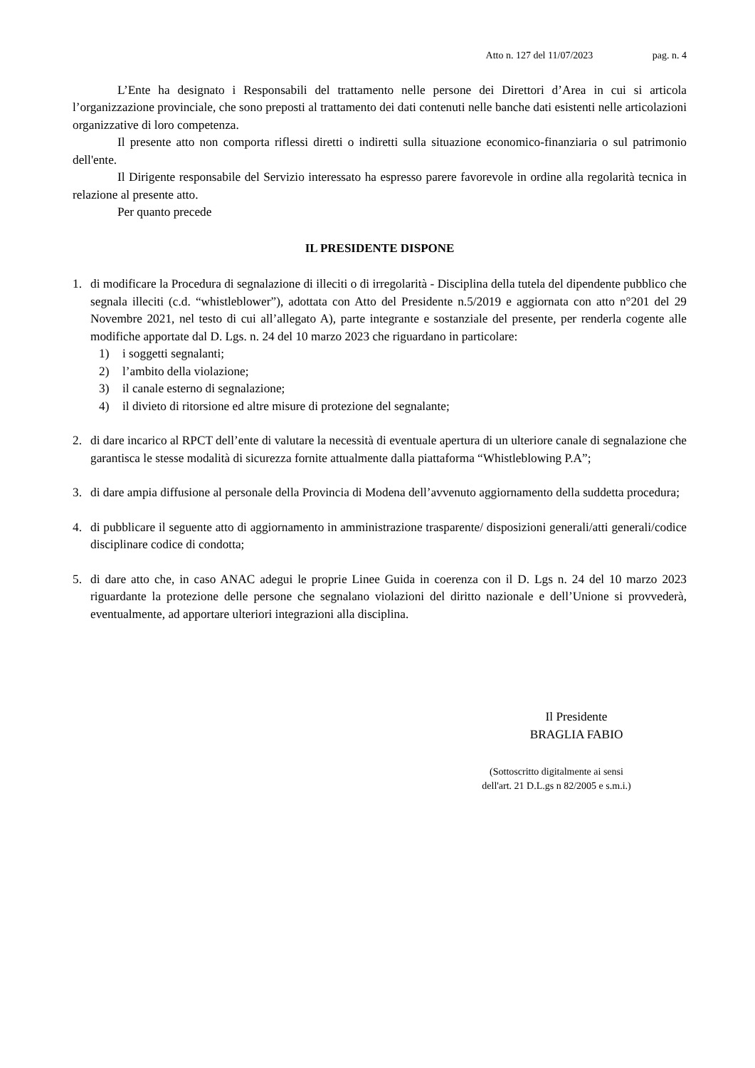Atto n. 127 del 11/07/2023 pag. n. 4
L’Ente ha designato i Responsabili del trattamento nelle persone dei Direttori d’Area in cui si articola l’organizzazione provinciale, che sono preposti al trattamento dei dati contenuti nelle banche dati esistenti nelle articolazioni organizzative di loro competenza.
Il presente atto non comporta riflessi diretti o indiretti sulla situazione economico-finanziaria o sul patrimonio dell'ente.
Il Dirigente responsabile del Servizio interessato ha espresso parere favorevole in ordine alla regolarità tecnica in relazione al presente atto.
Per quanto precede
IL PRESIDENTE DISPONE
1. di modificare la Procedura di segnalazione di illeciti o di irregolarità - Disciplina della tutela del dipendente pubblico che segnala illeciti (c.d. “whistleblower”), adottata con Atto del Presidente n.5/2019 e aggiornata con atto n°201 del 29 Novembre 2021, nel testo di cui all’allegato A), parte integrante e sostanziale del presente, per renderla cogente alle modifiche apportate dal D. Lgs. n. 24 del 10 marzo 2023 che riguardano in particolare:
1) i soggetti segnalanti;
2) l’ambito della violazione;
3) il canale esterno di segnalazione;
4) il divieto di ritorsione ed altre misure di protezione del segnalante;
2. di dare incarico al RPCT dell’ente di valutare la necessità di eventuale apertura di un ulteriore canale di segnalazione che garantisca le stesse modalità di sicurezza fornite attualmente dalla piattaforma “Whistleblowing P.A”;
3. di dare ampia diffusione al personale della Provincia di Modena dell’avvenuto aggiornamento della suddetta procedura;
4. di pubblicare il seguente atto di aggiornamento in amministrazione trasparente/ disposizioni generali/atti generali/codice disciplinare codice di condotta;
5. di dare atto che, in caso ANAC adegui le proprie Linee Guida in coerenza con il D. Lgs n. 24 del 10 marzo 2023 riguardante la protezione delle persone che segnalano violazioni del diritto nazionale e dell’Unione si provvederà, eventualmente, ad apportare ulteriori integrazioni alla disciplina.
Il Presidente
BRAGLIA FABIO
(Sottoscritto digitalmente ai sensi
dell'art. 21 D.L.gs n 82/2005 e s.m.i.)